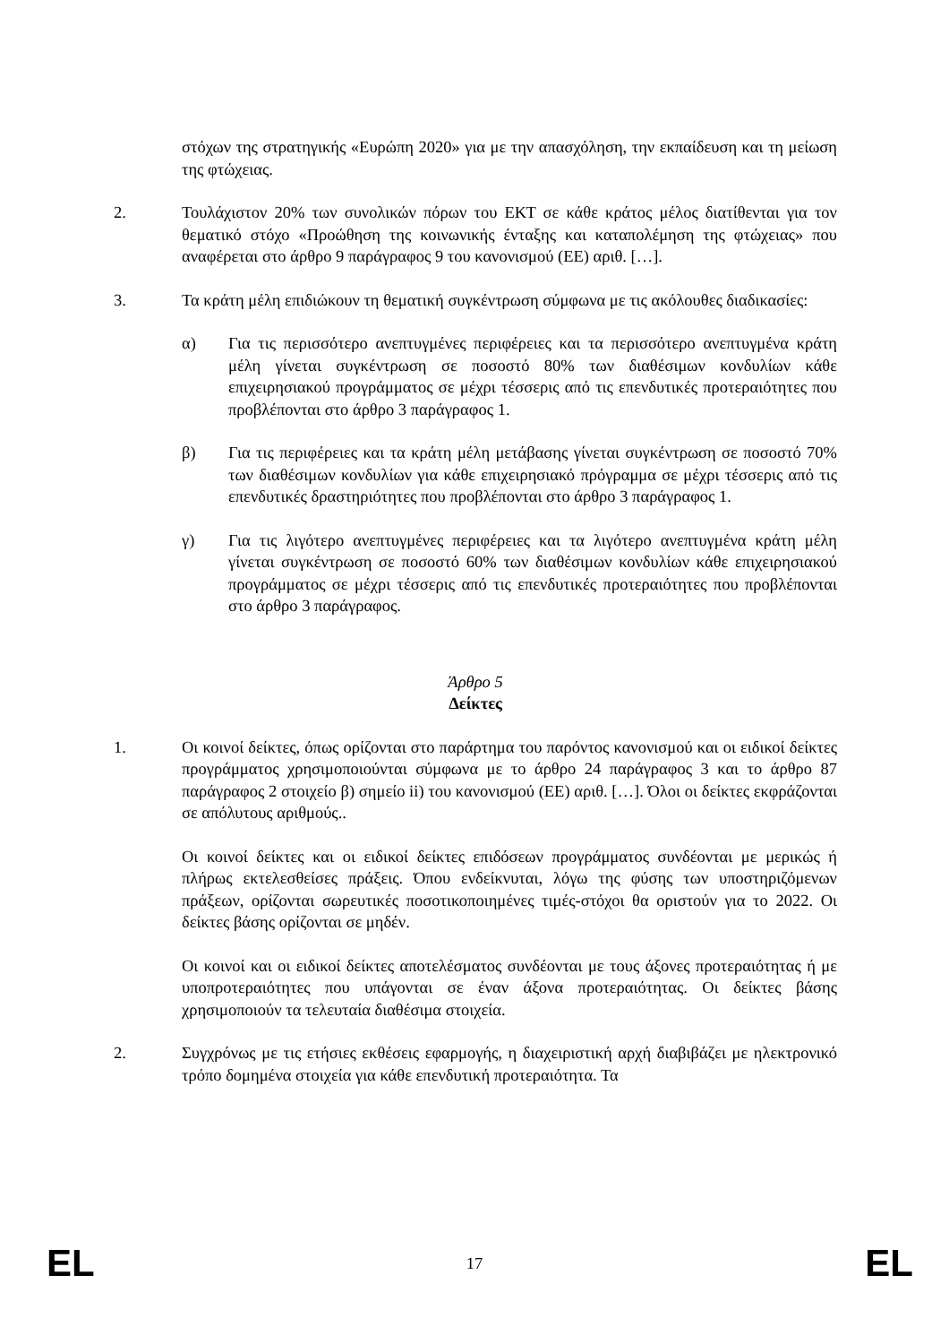στόχων της στρατηγικής «Ευρώπη 2020» για με την απασχόληση, την εκπαίδευση και τη μείωση της φτώχειας.
2. Τουλάχιστον 20% των συνολικών πόρων του ΕΚΤ σε κάθε κράτος μέλος διατίθενται για τον θεματικό στόχο «Προώθηση της κοινωνικής ένταξης και καταπολέμηση της φτώχειας» που αναφέρεται στο άρθρο 9 παράγραφος 9 του κανονισμού (ΕΕ) αριθ. […].
3. Τα κράτη μέλη επιδιώκουν τη θεματική συγκέντρωση σύμφωνα με τις ακόλουθες διαδικασίες:
α) Για τις περισσότερο ανεπτυγμένες περιφέρειες και τα περισσότερο ανεπτυγμένα κράτη μέλη γίνεται συγκέντρωση σε ποσοστό 80% των διαθέσιμων κονδυλίων κάθε επιχειρησιακού προγράμματος σε μέχρι τέσσερις από τις επενδυτικές προτεραιότητες που προβλέπονται στο άρθρο 3 παράγραφος 1.
β) Για τις περιφέρειες και τα κράτη μέλη μετάβασης γίνεται συγκέντρωση σε ποσοστό 70% των διαθέσιμων κονδυλίων για κάθε επιχειρησιακό πρόγραμμα σε μέχρι τέσσερις από τις επενδυτικές δραστηριότητες που προβλέπονται στο άρθρο 3 παράγραφος 1.
γ) Για τις λιγότερο ανεπτυγμένες περιφέρειες και τα λιγότερο ανεπτυγμένα κράτη μέλη γίνεται συγκέντρωση σε ποσοστό 60% των διαθέσιμων κονδυλίων κάθε επιχειρησιακού προγράμματος σε μέχρι τέσσερις από τις επενδυτικές προτεραιότητες που προβλέπονται στο άρθρο 3 παράγραφος.
Άρθρο 5
Δείκτες
1. Οι κοινοί δείκτες, όπως ορίζονται στο παράρτημα του παρόντος κανονισμού και οι ειδικοί δείκτες προγράμματος χρησιμοποιούνται σύμφωνα με το άρθρο 24 παράγραφος 3 και το άρθρο 87 παράγραφος 2 στοιχείο β) σημείο ii) του κανονισμού (ΕΕ) αριθ. […]. Όλοι οι δείκτες εκφράζονται σε απόλυτους αριθμούς..
Οι κοινοί δείκτες και οι ειδικοί δείκτες επιδόσεων προγράμματος συνδέονται με μερικώς ή πλήρως εκτελεσθείσες πράξεις. Όπου ενδείκνυται, λόγω της φύσης των υποστηριζόμενων πράξεων, ορίζονται σωρευτικές ποσοτικοποιημένες τιμές-στόχοι θα οριστούν για το 2022. Οι δείκτες βάσης ορίζονται σε μηδέν.
Οι κοινοί και οι ειδικοί δείκτες αποτελέσματος συνδέονται με τους άξονες προτεραιότητας ή με υποπροτεραιότητες που υπάγονται σε έναν άξονα προτεραιότητας. Οι δείκτες βάσης χρησιμοποιούν τα τελευταία διαθέσιμα στοιχεία.
2. Συγχρόνως με τις ετήσιες εκθέσεις εφαρμογής, η διαχειριστική αρχή διαβιβάζει με ηλεκτρονικό τρόπο δομημένα στοιχεία για κάθε επενδυτική προτεραιότητα. Τα
EL 17 EL